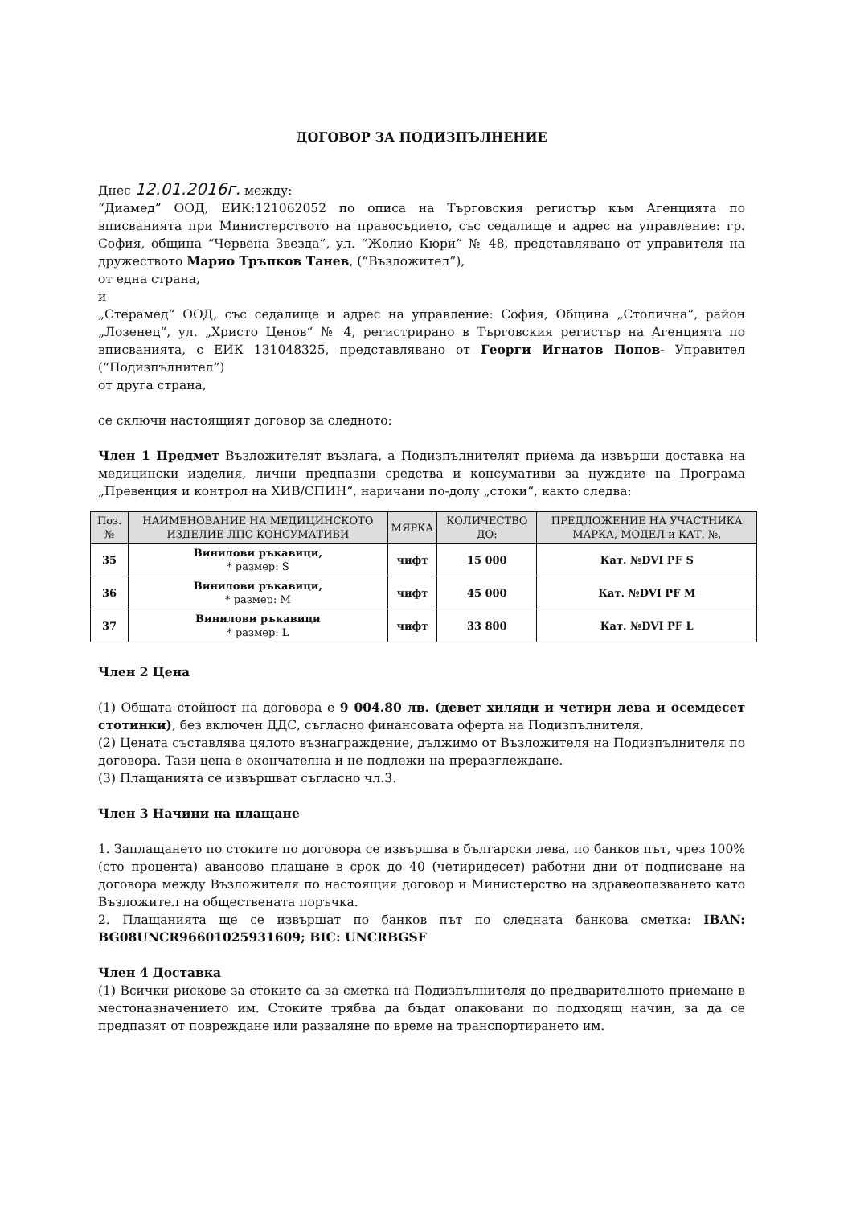ДОГОВОР ЗА ПОДИЗПЪЛНЕНИЕ
Днес 12.01.2016г. между:
“Диамед” ООД, ЕИК:121062052 по описа на Търговския регистър към Агенцията по вписванията при Министерството на правосъдието, със седалище и адрес на управление: гр. София, община “Червена Звезда”, ул. “Жолио Кюри” № 48, представлявано от управителя на дружеството Марио Тръпков Танев, (“Възложител”),
от една страна,
и
„Стерамед“ ООД, със седалище и адрес на управление: София, Община „Столична“, район „Лозенец“, ул. „Христо Ценов“ № 4, регистрирано в Търговския регистър на Агенцията по вписванията, с ЕИК 131048325, представлявано от Георги Игнатов Попов- Управител (“Подизпълнител”)
от друга страна,
се сключи настоящият договор за следното:
Член 1 Предмет Възложителят възлага, а Подизпълнителят приема да извърши доставка на медицински изделия, лични предпазни средства и консумативи за нуждите на Програма „Превенция и контрол на ХИВ/СПИН“, наричани по-долу „стоки“, както следва:
| Поз. № | НАИМЕНОВАНИЕ НА МЕДИЦИНСКОТО ИЗДЕЛИЕ ЛПС КОНСУМАТИВИ | МЯРКА | КОЛИЧЕСТВО ДО: | ПРЕДЛОЖЕНИЕ НА УЧАСТНИКА МАРКА, МОДЕЛ и КАТ. №, |
| --- | --- | --- | --- | --- |
| 35 | Винилови ръкавици, * размер: S | чифт | 15 000 | Кат. №DVI PF S |
| 36 | Винилови ръкавици, * размер: M | чифт | 45 000 | Кат. №DVI PF M |
| 37 | Винилови ръкавици * размер: L | чифт | 33 800 | Кат. №DVI PF L |
Член 2 Цена
(1) Общата стойност на договора е 9 004.80 лв. (девет хиляди и четири лева и осемдесет стотинки), без включен ДДС, съгласно финансовата оферта на Подизпълнителя.
(2) Цената съставлява цялото възнаграждение, дължимо от Възложителя на Подизпълнителя по договора. Тази цена е окончателна и не подлежи на преразглеждане.
(3) Плащанията се извършват съгласно чл.3.
Член 3 Начини на плащане
1. Заплащането по стоките по договора се извършва в български лева, по банков път, чрез 100% (сто процента) авансово плащане в срок до 40 (четиридесет) работни дни от подписване на договора между Възложителя по настоящия договор и Министерство на здравеопазването като Възложител на обществената поръчка.
2. Плащанията ще се извършат по банков път по следната банкова сметка: IBAN: BG08UNCR96601025931609; BIC: UNCRBGSF
Член 4 Доставка
(1) Всички рискове за стоките са за сметка на Подизпълнителя до предварителното приемане в местоназначението им. Стоките трябва да бъдат опаковани по подходящ начин, за да се предпазят от повреждане или разваляне по време на транспортирането им.